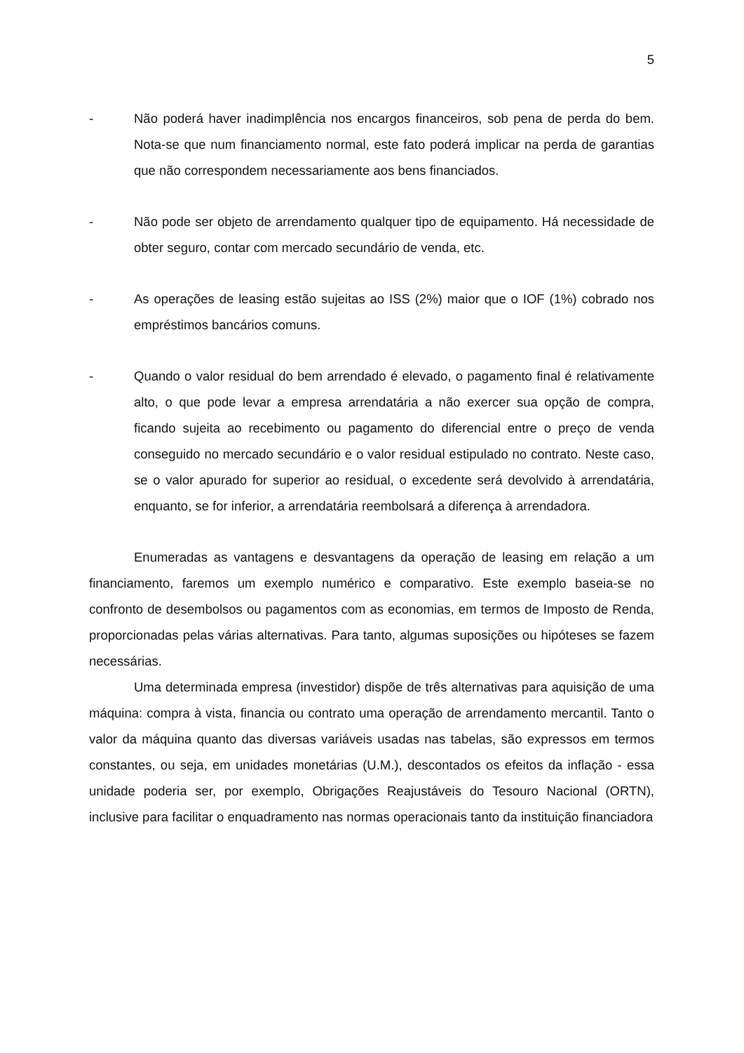5
- Não poderá haver inadimplência nos encargos financeiros, sob pena de perda do bem. Nota-se que num financiamento normal, este fato poderá implicar na perda de garantias que não correspondem necessariamente aos bens financiados.
- Não pode ser objeto de arrendamento qualquer tipo de equipamento. Há necessidade de obter seguro, contar com mercado secundário de venda, etc.
- As operações de leasing estão sujeitas ao ISS (2%) maior que o IOF (1%) cobrado nos empréstimos bancários comuns.
- Quando o valor residual do bem arrendado é elevado, o pagamento final é relativamente alto, o que pode levar a empresa arrendatária a não exercer sua opção de compra, ficando sujeita ao recebimento ou pagamento do diferencial entre o preço de venda conseguido no mercado secundário e o valor residual estipulado no contrato. Neste caso, se o valor apurado for superior ao residual, o excedente será devolvido à arrendatária, enquanto, se for inferior, a arrendatária reembolsará a diferença à arrendadora.
Enumeradas as vantagens e desvantagens da operação de leasing em relação a um financiamento, faremos um exemplo numérico e comparativo. Este exemplo baseia-se no confronto de desembolsos ou pagamentos com as economias, em termos de Imposto de Renda, proporcionadas pelas várias alternativas. Para tanto, algumas suposições ou hipóteses se fazem necessárias.
Uma determinada empresa (investidor) dispõe de três alternativas para aquisição de uma máquina: compra à vista, financia ou contrato uma operação de arrendamento mercantil. Tanto o valor da máquina quanto das diversas variáveis usadas nas tabelas, são expressos em termos constantes, ou seja, em unidades monetárias (U.M.), descontados os efeitos da inflação - essa unidade poderia ser, por exemplo, Obrigações Reajustáveis do Tesouro Nacional (ORTN), inclusive para facilitar o enquadramento nas normas operacionais tanto da instituição financiadora